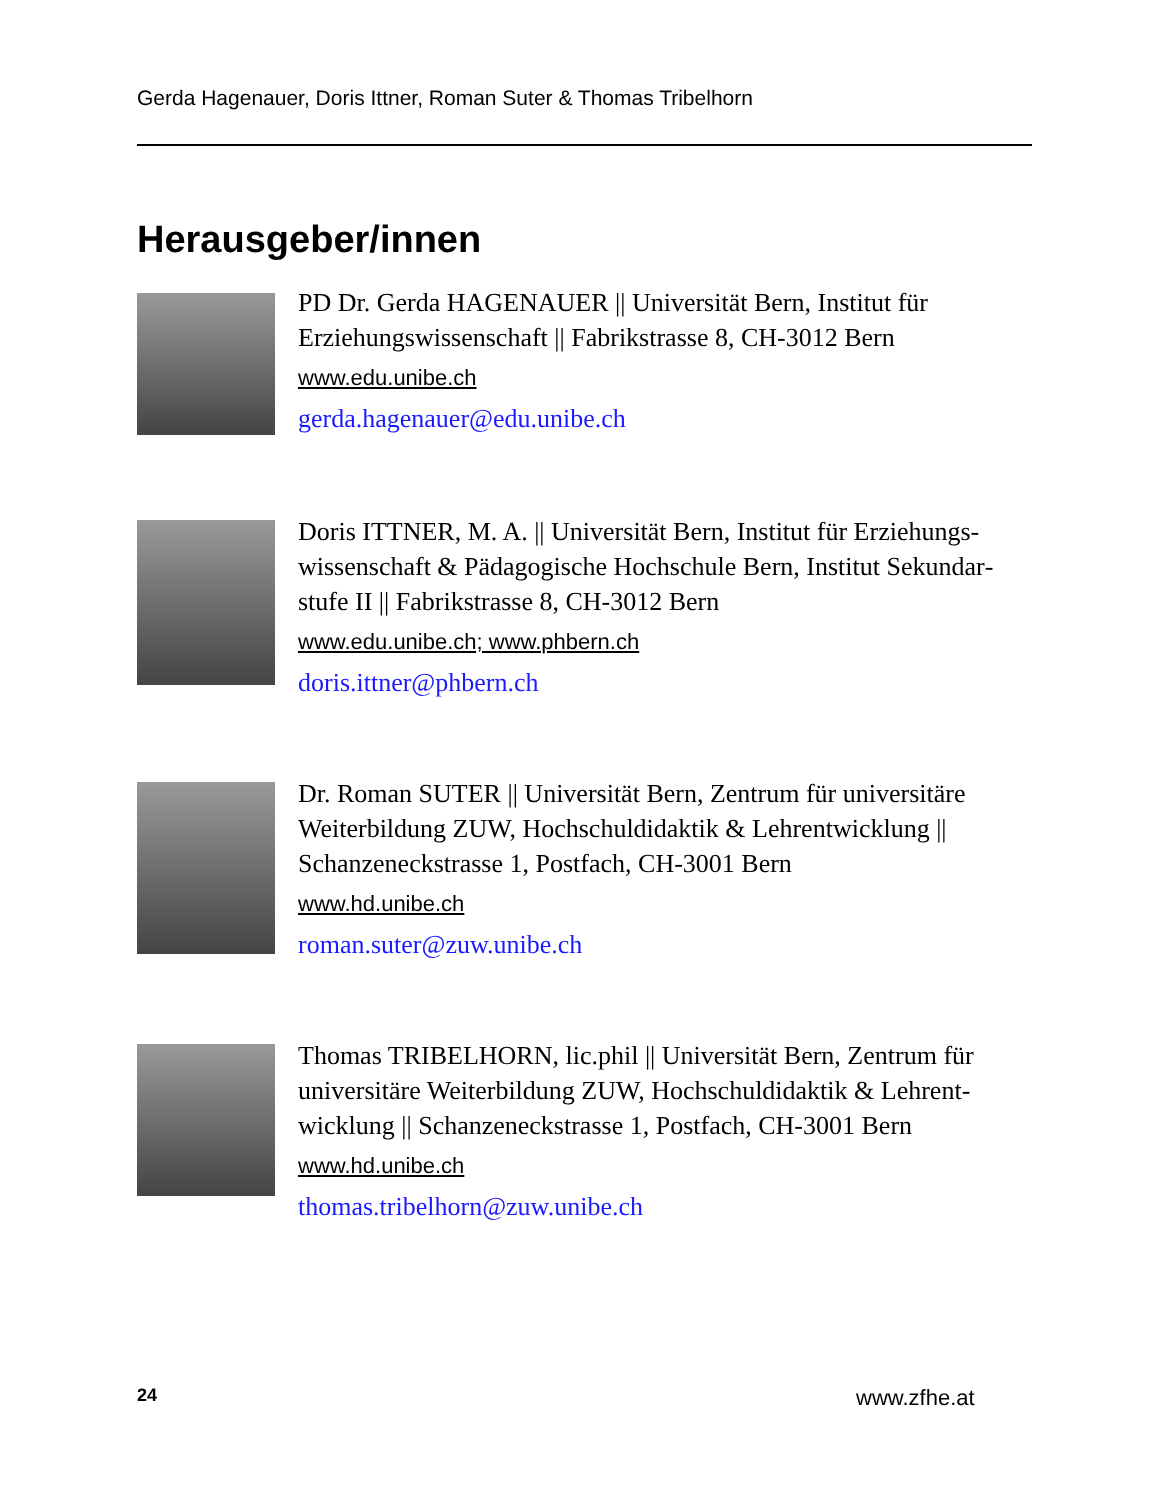Gerda Hagenauer, Doris Ittner, Roman Suter & Thomas Tribelhorn
Herausgeber/innen
PD Dr. Gerda HAGENAUER || Universität Bern, Institut für Erziehungswissenschaft || Fabrikstrasse 8, CH-3012 Bern
www.edu.unibe.ch
gerda.hagenauer@edu.unibe.ch
Doris ITTNER, M. A. || Universität Bern, Institut für Erziehungs­wissenschaft & Pädagogische Hochschule Bern, Institut Sekundar­stufe II || Fabrikstrasse 8, CH-3012 Bern
www.edu.unibe.ch; www.phbern.ch
doris.ittner@phbern.ch
Dr. Roman SUTER || Universität Bern, Zentrum für universitäre Weiterbildung ZUW, Hochschuldidaktik & Lehrentwicklung || Schanzeneckstrasse 1, Postfach, CH-3001 Bern
www.hd.unibe.ch
roman.suter@zuw.unibe.ch
Thomas TRIBELHORN, lic.phil || Universität Bern, Zentrum für universitäre Weiterbildung ZUW, Hochschuldidaktik & Lehrent­wicklung || Schanzeneckstrasse 1, Postfach, CH-3001 Bern
www.hd.unibe.ch
thomas.tribelhorn@zuw.unibe.ch
24 www.zfhe.at